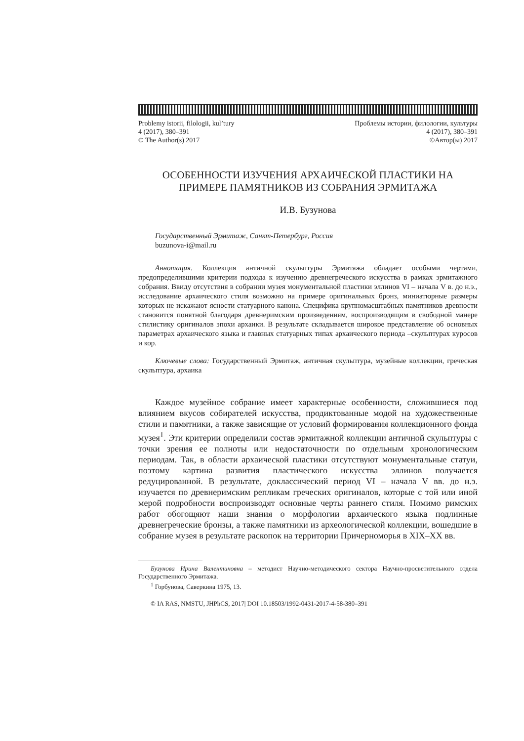Problemy istorii, filologii, kul’tury
4 (2017), 380–391
© The Author(s) 2017
Проблемы истории, филологии, культуры
4 (2017), 380–391
©Автор(ы) 2017
ОСОБЕННОСТИ ИЗУЧЕНИЯ АРХАИЧЕСКОЙ ПЛАСТИКИ НА ПРИМЕРЕ ПАМЯТНИКОВ ИЗ СОБРАНИЯ ЭРМИТАЖА
И.В. Бузунова
Государственный Эрмитаж, Санкт-Петербург, Россия
buzunova-i@mail.ru
Аннотация. Коллекция античной скульптуры Эрмитажа обладает особыми чертами, предопределившими критерии подхода к изучению древнегреческого искусства в рамках эрмитажного собрания. Ввиду отсутствия в собрании музея монументальной пластики эллинов VI – начала V в. до н.э., исследование архаического стиля возможно на примере оригинальных бронз, миниатюрные размеры которых не искажают ясности статуарного канона. Специфика крупномасштабных памятников древности становится понятной благодаря древнеримским произведениям, воспроизводящим в свободной манере стилистику оригиналов эпохи архаики. В результате складывается широкое представление об основных параметрах архаического языка и главных статуарных типах архаического периода –скульптурах куросов и кор.
Ключевые слова: Государственный Эрмитаж, античная скульптура, музейные коллекции, греческая скульптура, архаика
Каждое музейное собрание имеет характерные особенности, сложившиеся под влиянием вкусов собирателей искусства, продиктованные модой на художественные стили и памятники, а также зависящие от условий формирования коллекционного фонда музея<sup>1</sup>. Эти критерии определили состав эрмитажной коллекции античной скульптуры с точки зрения ее полноты или недостаточности по отдельным хронологическим периодам. Так, в области архаической пластики отсутствуют монументальные статуи, поэтому картина развития пластического искусства эллинов получается редуцированной. В результате, доклассический период VI – начала V вв. до н.э. изучается по древнеримским репликам греческих оригиналов, которые с той или иной мерой подробности воспроизводят основные черты раннего стиля. Помимо римских работ обогощяют наши знания о морфологии архаического языка подлинные древнегреческие бронзы, а также памятники из археологической коллекции, вошедшие в собрание музея в результате раскопок на территории Причерноморья в XIX–XX вв.
Бузунова Ирина Валентиновна – методист Научно-методического сектора Научно-просветительного отдела Государственного Эрмитажа.
<sup>1</sup> Горбунова, Саверкина 1975, 13.
© IA RAS, NMSTU, JHPhCS, 2017| DOI 10.18503/1992-0431-2017-4-58-380–391